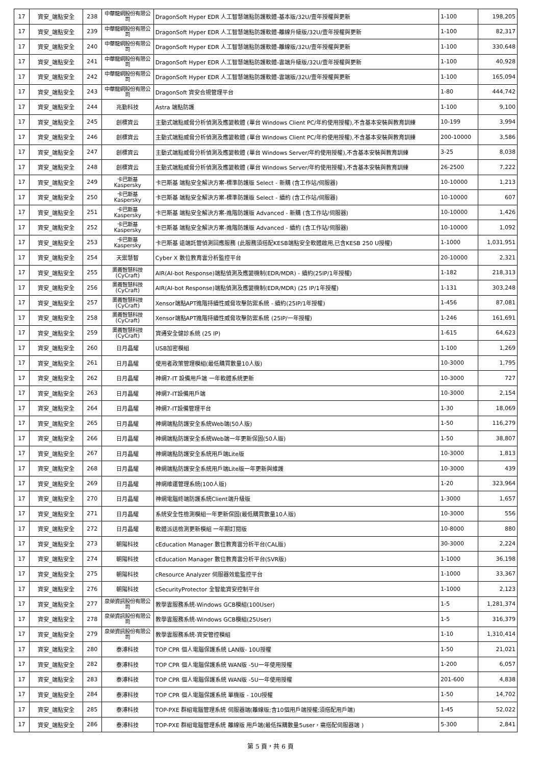| 17 | 資安_端點安全 | 238 | 中華龍網股份有限公司 | DragonSoft Hyper EDR 人工智慧端點防護軟體-基本版/32U/壹年授權與更新 | 1-100 | 198,205 |
| 17 | 資安_端點安全 | 239 | 中華龍網股份有限公司 | DragonSoft Hyper EDR 人工智慧端點防護軟體-離線升級版/32U/壹年授權與更新 | 1-100 | 82,317 |
| 17 | 資安_端點安全 | 240 | 中華龍網股份有限公司 | DragonSoft Hyper EDR 人工智慧端點防護軟體-離線版/32U/壹年授權與更新 | 1-100 | 330,648 |
| 17 | 資安_端點安全 | 241 | 中華龍網股份有限公司 | DragonSoft Hyper EDR 人工智慧端點防護軟體-雲端升級版/32U/壹年授權與更新 | 1-100 | 40,928 |
| 17 | 資安_端點安全 | 242 | 中華龍網股份有限公司 | DragonSoft Hyper EDR 人工智慧端點防護軟體-雲端版/32U/壹年授權與更新 | 1-100 | 165,094 |
| 17 | 資安_端點安全 | 243 | 中華龍網股份有限公司 | DragonSoft 資安合規管理平台 | 1-80 | 444,742 |
| 17 | 資安_端點安全 | 244 | 兆勤科技 | Astra 端點防護 | 1-100 | 9,100 |
| 17 | 資安_端點安全 | 245 | 創標資云 | 主動式端點威脅分析偵測及應變軟體 (單台 Windows Client PC/年約使用授權),不含基本安裝與教育訓練 | 10-199 | 3,994 |
| 17 | 資安_端點安全 | 246 | 創標資云 | 主動式端點威脅分析偵測及應變軟體 (單台 Windows Client PC/年約使用授權),不含基本安裝與教育訓練 | 200-10000 | 3,586 |
| 17 | 資安_端點安全 | 247 | 創標資云 | 主動式端點威脅分析偵測及應變軟體 (單台 Windows Server/年約使用授權),不含基本安裝與教育訓練 | 3-25 | 8,038 |
| 17 | 資安_端點安全 | 248 | 創標資云 | 主動式端點威脅分析偵測及應變軟體 (單台 Windows Server/年約使用授權),不含基本安裝與教育訓練 | 26-2500 | 7,222 |
| 17 | 資安_端點安全 | 249 | 卡巴斯基 Kaspersky | 卡巴斯基 端點安全解決方案-標準防護版 Select - 新購 (含工作站/伺服器) | 10-10000 | 1,213 |
| 17 | 資安_端點安全 | 250 | 卡巴斯基 Kaspersky | 卡巴斯基 端點安全解決方案-標準防護版 Select - 續約 (含工作站/伺服器) | 10-10000 | 607 |
| 17 | 資安_端點安全 | 251 | 卡巴斯基 Kaspersky | 卡巴斯基 端點安全解決方案-進階防護版 Advanced - 新購 (含工作站/伺服器) | 10-10000 | 1,426 |
| 17 | 資安_端點安全 | 252 | 卡巴斯基 Kaspersky | 卡巴斯基 端點安全解決方案-進階防護版 Advanced - 續約 (含工作站/伺服器) | 10-10000 | 1,092 |
| 17 | 資安_端點安全 | 253 | 卡巴斯基 Kaspersky | 卡巴斯基 遠端託管偵測回應服務 (此服務須搭配KESB端點安全軟體啟用,已含KESB 250 U授權) | 1-1000 | 1,031,951 |
| 17 | 資安_端點安全 | 254 | 天禦慧智 | Cyber X 數位教育雲分析監控平台 | 20-10000 | 2,321 |
| 17 | 資安_端點安全 | 255 | 奧義智慧科技 (CyCraft) | AIR(AI-bot Response)端點偵測及應變機制(EDR/MDR) - 續約(25IP/1年授權) | 1-182 | 218,313 |
| 17 | 資安_端點安全 | 256 | 奧義智慧科技 (CyCraft) | AIR(AI-bot Response)端點偵測及應變機制(EDR/MDR) (25 IP/1年授權) | 1-131 | 303,248 |
| 17 | 資安_端點安全 | 257 | 奧義智慧科技 (CyCraft) | Xensor端點APT進階持續性威脅攻擊防禦系統 - 續約(25IP/1年授權) | 1-456 | 87,081 |
| 17 | 資安_端點安全 | 258 | 奧義智慧科技 (CyCraft) | Xensor端點APT進階持續性威脅攻擊防禦系統 (25IP/一年授權) | 1-246 | 161,691 |
| 17 | 資安_端點安全 | 259 | 奧義智慧科技 (CyCraft) | 資通安全健診系統 (25 IP) | 1-615 | 64,623 |
| 17 | 資安_端點安全 | 260 | 日月晶耀 | USB加密模組 | 1-100 | 1,269 |
| 17 | 資安_端點安全 | 261 | 日月晶耀 | 使用者政策管理模組(最低購買數量10人版) | 10-3000 | 1,795 |
| 17 | 資安_端點安全 | 262 | 日月晶耀 | 神網7-IT 設備用戶端 一年軟體系統更新 | 10-3000 | 727 |
| 17 | 資安_端點安全 | 263 | 日月晶耀 | 神網7-IT設備用戶端 | 10-3000 | 2,154 |
| 17 | 資安_端點安全 | 264 | 日月晶耀 | 神網7-IT設備管理平台 | 1-30 | 18,069 |
| 17 | 資安_端點安全 | 265 | 日月晶耀 | 神網端點防護安全系統Web端(50人版) | 1-50 | 116,279 |
| 17 | 資安_端點安全 | 266 | 日月晶耀 | 神網端點防護安全系統Web端一年更新保固(50人版) | 1-50 | 38,807 |
| 17 | 資安_端點安全 | 267 | 日月晶耀 | 神網端點防護安全系統用戶端Lite版 | 10-3000 | 1,813 |
| 17 | 資安_端點安全 | 268 | 日月晶耀 | 神網端點防護安全系統用戶端Lite版一年更新與維護 | 10-3000 | 439 |
| 17 | 資安_端點安全 | 269 | 日月晶耀 | 神網維運管理系統(100人版) | 1-20 | 323,964 |
| 17 | 資安_端點安全 | 270 | 日月晶耀 | 神網電腦終端防護系統Client端升級版 | 1-3000 | 1,657 |
| 17 | 資安_端點安全 | 271 | 日月晶耀 | 系統安全性檢測模組一年更新保固(最低購買數量10人版) | 10-3000 | 556 |
| 17 | 資安_端點安全 | 272 | 日月晶耀 | 軟體派送檢測更新模組 一年期訂閱版 | 10-8000 | 880 |
| 17 | 資安_端點安全 | 273 | 朝陽科技 | cEducation Manager 數位教育雲分析平台(CAL版) | 30-3000 | 2,224 |
| 17 | 資安_端點安全 | 274 | 朝陽科技 | cEducation Manager 數位教育雲分析平台(SVR版) | 1-1000 | 36,198 |
| 17 | 資安_端點安全 | 275 | 朝陽科技 | cResource Analyzer 伺服器效能監控平台 | 1-1000 | 33,367 |
| 17 | 資安_端點安全 | 276 | 朝陽科技 | cSecurityProtector 全智能資安控制平台 | 1-1000 | 2,123 |
| 17 | 資安_端點安全 | 277 | 泉榮資訊股份有限公司 | 教學雲服務系統-Windows GCB模組(100User) | 1-5 | 1,281,374 |
| 17 | 資安_端點安全 | 278 | 泉榮資訊股份有限公司 | 教學雲服務系統-Windows GCB模組(25User) | 1-5 | 316,379 |
| 17 | 資安_端點安全 | 279 | 泉榮資訊股份有限公司 | 教學雲服務系統-資安管控模組 | 1-10 | 1,310,414 |
| 17 | 資安_端點安全 | 280 | 泰溥科技 | TOP CPR 個人電腦保護系統 LAN版- 10U授權 | 1-50 | 21,021 |
| 17 | 資安_端點安全 | 282 | 泰溥科技 | TOP CPR 個人電腦保護系統 WAN版 -5U一年使用授權 | 1-200 | 6,057 |
| 17 | 資安_端點安全 | 283 | 泰溥科技 | TOP CPR 個人電腦保護系統 WAN版 -5U一年使用授權 | 201-600 | 4,838 |
| 17 | 資安_端點安全 | 284 | 泰溥科技 | TOP CPR 個人電腦保護系統 單機版 - 10U授權 | 1-50 | 14,702 |
| 17 | 資安_端點安全 | 285 | 泰溥科技 | TOP-PXE 群組電腦管理系統 伺服器端(離線版;含10個用戶端授權;須搭配用戶端) | 1-45 | 52,022 |
| 17 | 資安_端點安全 | 286 | 泰溥科技 | TOP-PXE 群組電腦管理系統 離線版 用戶端(最低採購數量5user，需搭配伺服器端 ) | 5-300 | 2,841 |
第 5 頁，共 6 頁